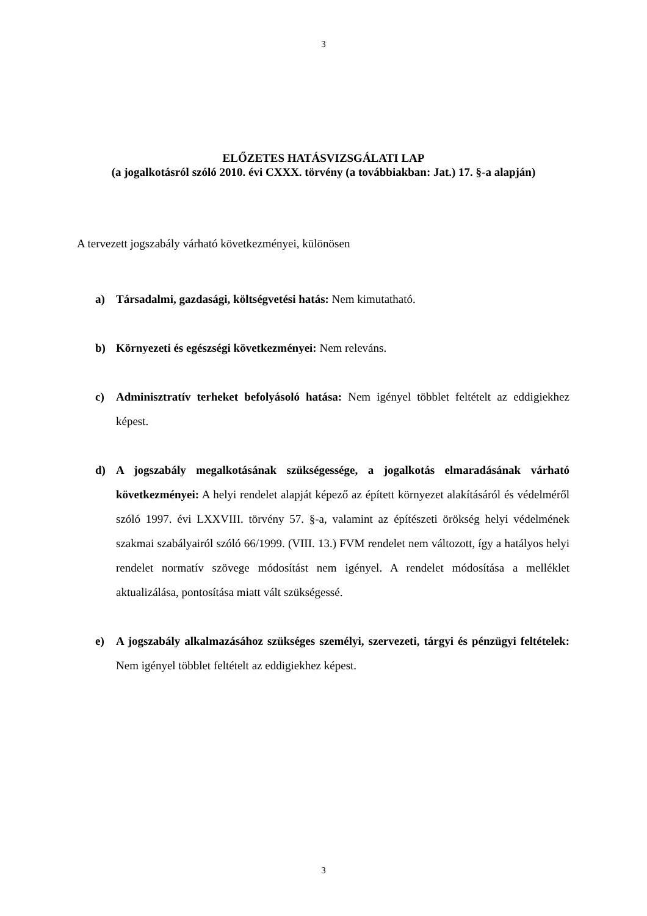3
ELŐZETES HATÁSVIZSGÁLATI LAP
(a jogalkotásról szóló 2010. évi CXXX. törvény (a továbbiakban: Jat.) 17. §-a alapján)
A tervezett jogszabály várható következményei, különösen
a) Társadalmi, gazdasági, költségvetési hatás: Nem kimutatható.
b) Környezeti és egészségi következményei: Nem releváns.
c) Adminisztratív terheket befolyásoló hatása: Nem igényel többlet feltételt az eddigiekhez képest.
d) A jogszabály megalkotásának szükségessége, a jogalkotás elmaradásának várható következményei: A helyi rendelet alapját képező az épített környezet alakításáról és védelméről szóló 1997. évi LXXVIII. törvény 57. §-a, valamint az építészeti örökség helyi védelmének szakmai szabályairól szóló 66/1999. (VIII. 13.) FVM rendelet nem változott, így a hatályos helyi rendelet normatív szövege módosítást nem igényel. A rendelet módosítása a melléklet aktualizálása, pontosítása miatt vált szükségessé.
e) A jogszabály alkalmazásához szükséges személyi, szervezeti, tárgyi és pénzügyi feltételek: Nem igényel többlet feltételt az eddigiekhez képest.
3